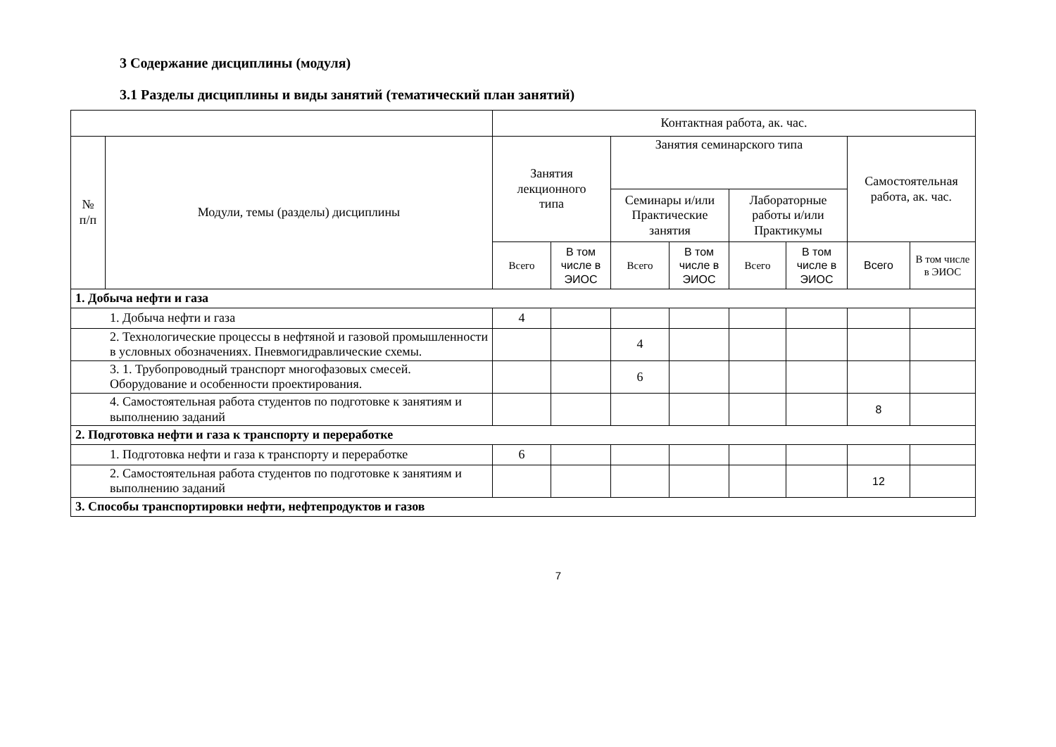3 Содержание дисциплины (модуля)
3.1 Разделы дисциплины и виды занятий (тематический план занятий)
| | | Контактная работа, ак. час. | | | | | | | |
| --- | --- | --- | --- | --- | --- | --- | --- | --- | --- |
| № п/п | Модули, темы (разделы) дисциплины | Занятия лекционного типа | | Занятия семинарского типа | | | | Самостоятельная работа, ак. час. | |
| | | | | Семинары и/или Практические занятия | | Лабораторные работы и/или Практикумы | | | |
| | | Всего | В том числе в ЭИОС | Всего | В том числе в ЭИОС | Всего | В том числе в ЭИОС | Всего | В том числе в ЭИОС |
| 1. Добыча нефти и газа | | | | | | | | | |
| 1. Добыча нефти и газа | | 4 | | | | | | | |
| 2. Технологические процессы в нефтяной и газовой промышленности в условных обозначениях. Пневмогидравлические схемы. | | | | 4 | | | | | |
| 3. 1. Трубопроводный транспорт многофазовых смесей. Оборудование и особенности проектирования. | | | | 6 | | | | | |
| 4. Самостоятельная работа студентов по подготовке к занятиям и выполнению заданий | | | | | | | | 8 | |
| 2. Подготовка нефти и газа к транспорту и переработке | | | | | | | | | |
| 1. Подготовка нефти и газа к транспорту и переработке | | 6 | | | | | | | |
| 2. Самостоятельная работа студентов по подготовке к занятиям и выполнению заданий | | | | | | | | 12 | |
| 3. Способы транспортировки нефти, нефтепродуктов и газов | | | | | | | | | |
7